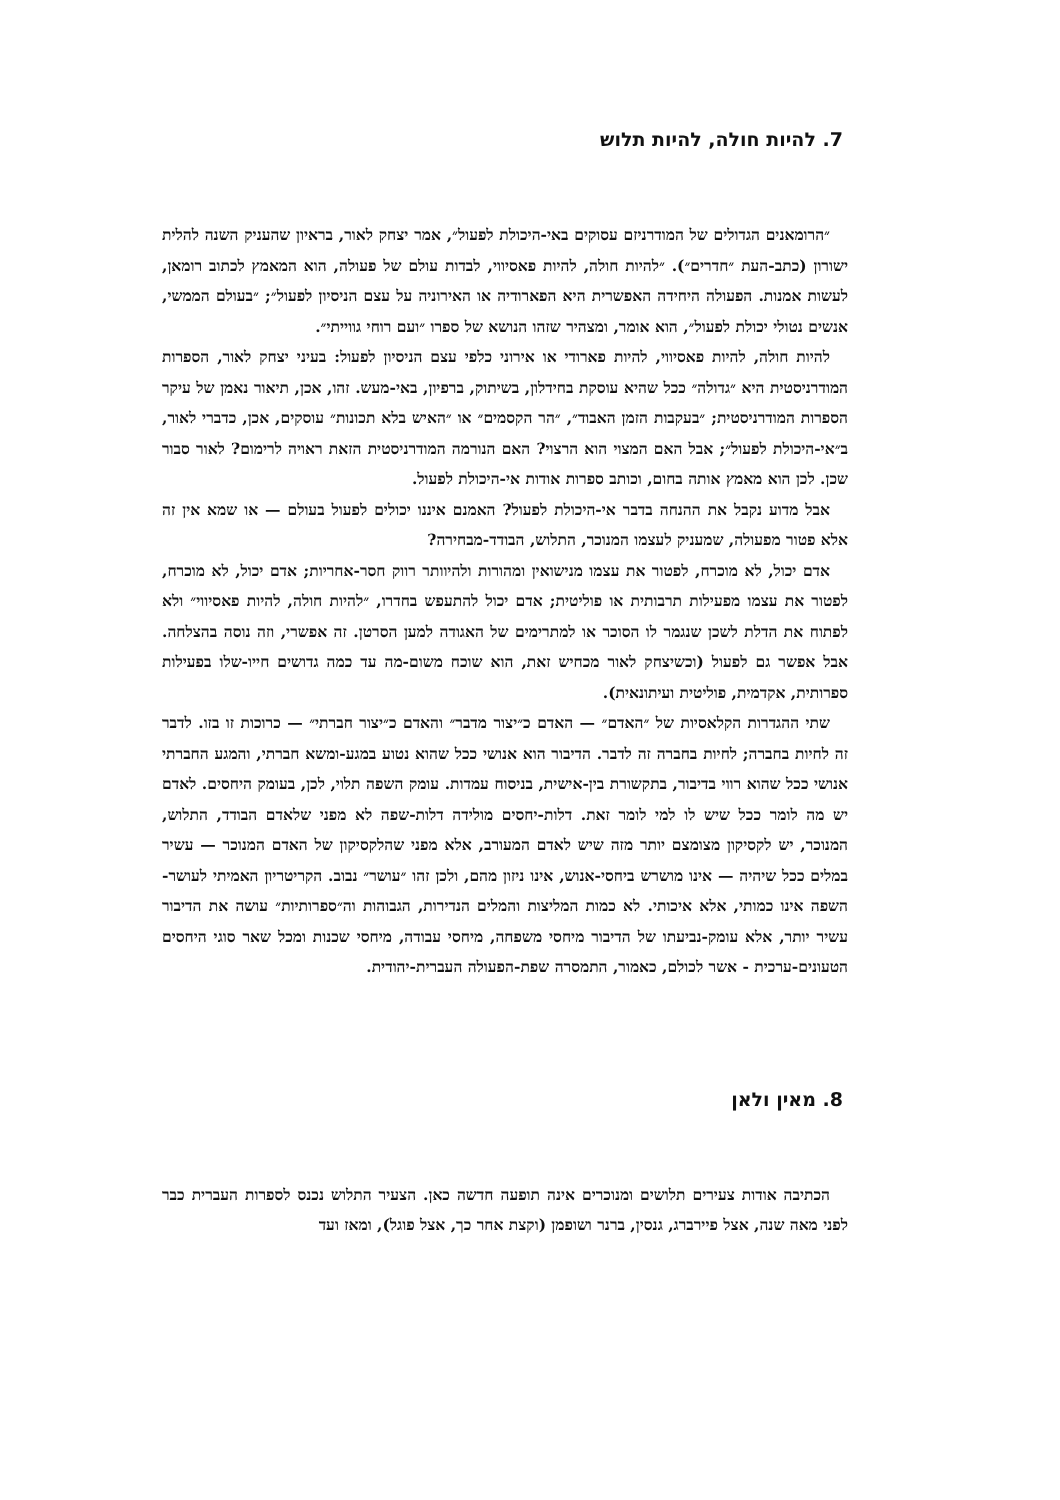7. להיות חולה, להיות תלוש
״הרומאנים הגדולים של המודרניזם עסוקים באי-היכולת לפעול״, אמר יצחק לאור, בראיון שהעניק השנה להלית ישורון (כתב-העת ״חדרים״). ״להיות חולה, להיות פאסיווי, לבדות עולם של פעולה, הוא המאמץ לכתוב רומאן, לעשות אמנות. הפעולה היחידה האפשרית היא הפארודיה או האירוניה על עצם הניסיון לפעול״; ״בעולם הממשי, אנשים נטולי יכולת לפעול״, הוא אומר, ומצהיר שזהו הנושא של ספרו ״ועם רוחי גווייתי״.
להיות חולה, להיות פאסיווי, להיות פארודי או אירוני כלפי עצם הניסיון לפעול: בעיני יצחק לאור, הספרות המודרניסטית היא ״גדולה״ ככל שהיא עוסקת בחידלון, בשיתוק, ברפיון, באי-מעש. זהו, אכן, תיאור נאמן של עיקר הספרות המודרניסטית; ״בעקבות הזמן האבוד״, ״הר הקסמים״ או ״האיש בלא תכונות״ עוסקים, אכן, כדברי לאור, ב״אי-היכולת לפעול״; אבל האם המצוי הוא הרצוי? האם הנורמה המודרניסטית הזאת ראויה לרימום? לאור סבור שכן. לכן הוא מאמץ אותה בחום, וכותב ספרות אודות אי-היכולת לפעול.
אבל מדוע נקבל את ההנחה בדבר אי-היכולת לפעול? האמנם איננו יכולים לפעול בעולם — או שמא אין זה אלא פטור מפעולה, שמעניק לעצמו המנוכר, התלוש, הבודד-מבחירה?
אדם יכול, לא מוכרח, לפטור את עצמו מנישואין ומהורות ולהיוותר רווק חסר-אחריות; אדם יכול, לא מוכרח, לפטור את עצמו מפעילות תרבותית או פוליטית; אדם יכול להתעפש בחדרו, ״להיות חולה, להיות פאסיווי״ ולא לפתוח את הדלת לשכן שנגמר לו הסוכר או למתרימים של האגודה למען הסרטן. זה אפשרי, וזה נוסה בהצלחה. אבל אפשר גם לפעול (וכשיצחק לאור מכחיש זאת, הוא שוכח משום-מה עד כמה גדושים חייו-שלו בפעילות ספרותית, אקדמית, פוליטית ועיתונאית).
שתי ההגדרות הקלאסיות של ״האדם״ — האדם כ״יצור מדבר״ והאדם כ״יצור חברתי״ — כרוכות זו בזו. לדבר זה לחיות בחברה; לחיות בחברה זה לדבר. הדיבור הוא אנושי ככל שהוא נטוע במגע-ומשא חברתי, והמגע החברתי אנושי ככל שהוא רווי בדיבור, בתקשורת בין-אישית, בניסוח עמדות. עומק השפה תלוי, לכן, בעומק היחסים. לאדם יש מה לומר ככל שיש לו למי לומר זאת. דלות-יחסים מולידה דלות-שפה לא מפני שלאדם הבודד, התלוש, המנוכר, יש לקסיקון מצומצם יותר מזה שיש לאדם המעורב, אלא מפני שהלקסיקון של האדם המנוכר — עשיר במלים ככל שיהיה — אינו מושרש ביחסי-אנוש, אינו ניזון מהם, ולכן זהו ״עושר״ נבוב. הקריטריון האמיתי לעושר-השפה אינו כמותי, אלא איכותי. לא כמות המליצות והמלים הנדירות, הגבוהות וה״ספרותיות״ עושה את הדיבור עשיר יותר, אלא עומק-נביעתו של הדיבור מיחסי משפחה, מיחסי עבודה, מיחסי שכנות ומכל שאר סוגי היחסים הטעונים-ערכית - אשר לכולם, כאמור, התמסרה שפת-הפעולה העברית-יהודית.
8. מאין ולאן
הכתיבה אודות צעירים תלושים ומנוכרים אינה תופעה חדשה כאן. הצעיר התלוש נכנס לספרות העברית כבר לפני מאה שנה, אצל פיירברג, גנסין, ברנר ושופמן (וקצת אחר כך, אצל פוגל), ומאז ועד